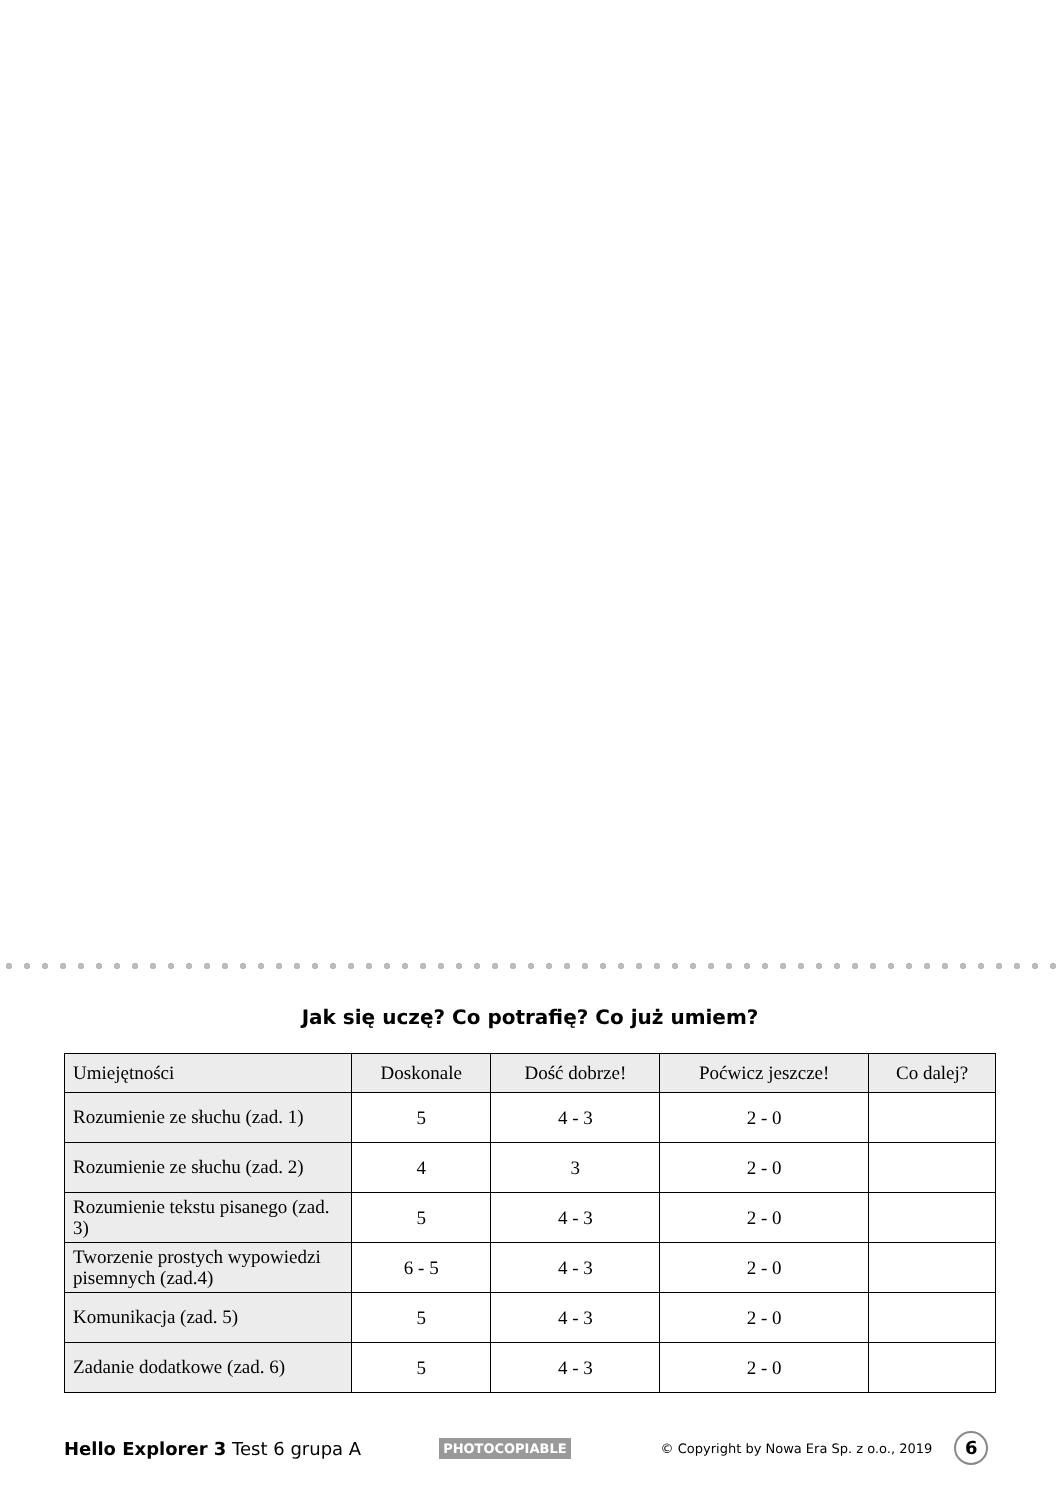Jak się uczę? Co potrafię? Co już umiem?
| Umiejętności | Doskonale | Dość dobrze! | Poćwicz jeszcze! | Co dalej? |
| --- | --- | --- | --- | --- |
| Rozumienie ze słuchu (zad. 1) | 5 | 4 - 3 | 2 - 0 | |
| Rozumienie ze słuchu (zad. 2) | 4 | 3 | 2 - 0 | |
| Rozumienie tekstu pisanego (zad. 3) | 5 | 4 - 3 | 2 - 0 | |
| Tworzenie prostych wypowiedzi pisemnych (zad.4) | 6 - 5 | 4 - 3 | 2 - 0 | |
| Komunikacja (zad. 5) | 5 | 4 - 3 | 2 - 0 | |
| Zadanie dodatkowe (zad. 6) | 5 | 4 - 3 | 2 - 0 | |
Hello Explorer 3 Test 6 grupa A PHOTOCOPIABLE © Copyright by Nowa Era Sp. z o.o., 2019 6